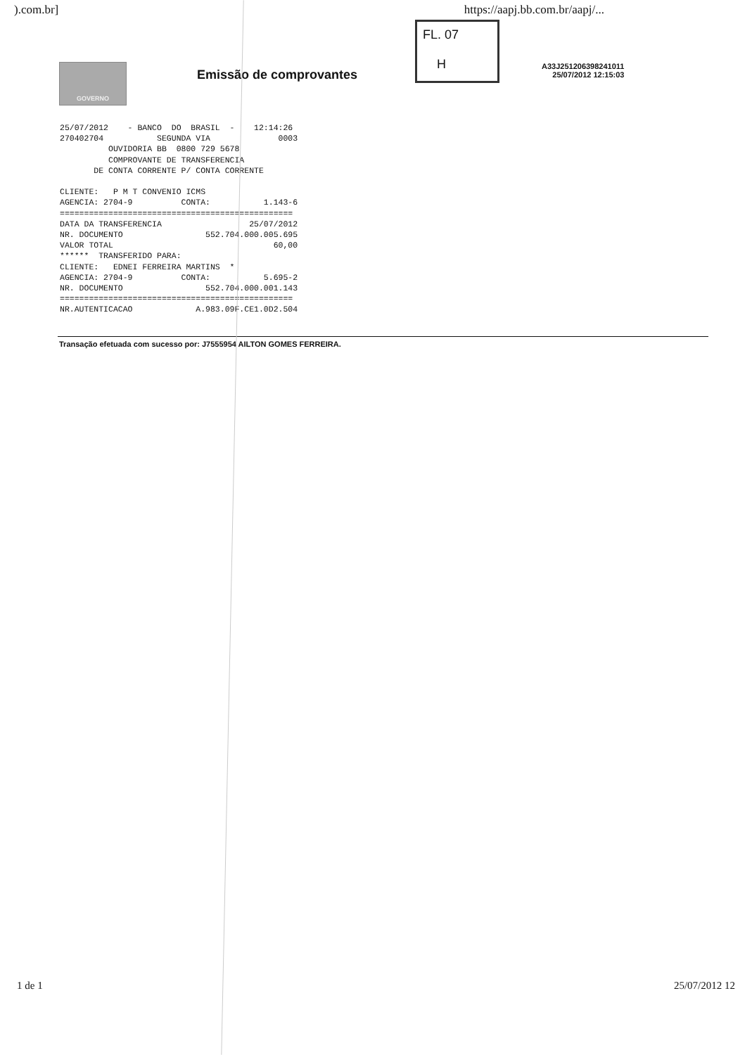).com.br] https://aapj.bb.com.br/aapj/...
GOVERNO
Emissão de comprovantes
FL. 07
H
A33J251206398241011
25/07/2012 12:15:03
25/07/2012    - BANCO  DO  BRASIL  -    12:14:26
270402704           SEGUNDA VIA              0003
          OUVIDORIA BB  0800 729 5678
          COMPROVANTE DE TRANSFERENCIA
       DE CONTA CORRENTE P/ CONTA CORRENTE

CLIENTE:   P M T CONVENIO ICMS
AGENCIA: 2704-9          CONTA:           1.143-6
================================================
DATA DA TRANSFERENCIA                  25/07/2012
NR. DOCUMENTO                 552.704.000.005.695
VALOR TOTAL                                 60,00
******  TRANSFERIDO PARA:
CLIENTE:   EDNEI FERREIRA MARTINS  *
AGENCIA: 2704-9          CONTA:           5.695-2
NR. DOCUMENTO                 552.704.000.001.143
================================================
NR.AUTENTICACAO             A.983.09F.CE1.0D2.504
Transação efetuada com sucesso por: J7555954 AILTON GOMES FERREIRA.
1 de 1 25/07/2012 12